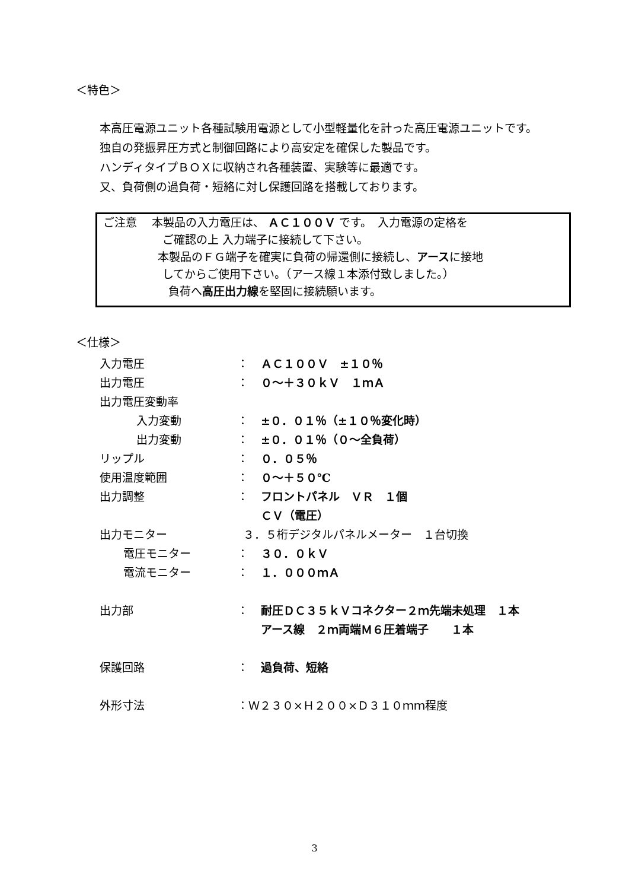＜特色＞
本高圧電源ユニット各種試験用電源として小型軽量化を計った高圧電源ユニットです。
独自の発振昇圧方式と制御回路により高安定を確保した製品です。
ハンディタイプＢＯＸに収納され各種装置、実験等に最適です。
又、負荷側の過負荷・短絡に対し保護回路を搭載しております。
ご注意　 本製品の入力電圧は、 ＡＣ１００Ｖ です。　入力電源の定格を
ご確認の上 入力端子に接続して下さい。
本製品のＦＧ端子を確実に負荷の帰還側に接続し、アースに接地
してからご使用下さい。（アース線１本添付致しました。）
負荷へ高圧出力線を堅固に接続願います。
＜仕様＞
| 入力電圧 | ： | ＡＣ１００Ｖ ±１０％ |
| 出力電圧 | ： | ０～＋３０ｋＶ １ｍＡ |
| 出力電圧変動率 | | |
| 入力変動 | ： | ±０．０１％（±１０％変化時） |
| 出力変動 | ： | ±０．０１％（０～全負荷） |
| リップル | ： | ０．０５％ |
| 使用温度範囲 | ： | ０～＋５０℃ |
| 出力調整 | ： | フロントパネル ＶＲ １個 |
| | | ＣＶ（電圧） |
| 出力モニター | ３．５桁デジタルパネルメーター １台切換 | |
| 電圧モニター | ： | ３０．０ｋＶ |
| 電流モニター | ： | １．０００ｍＡ |
| 出力部 | ： | 耐圧ＤＣ３５ｋＶコネクター２ｍ先端未処理 １本 |
| | | アース線 ２ｍ両端Ｍ６圧着端子 １本 |
| 保護回路 | ： | 過負荷、短絡 |
| 外形寸法 | ：Ｗ２３０×Ｈ２００×Ｄ３１０ｍｍ程度 | |
3